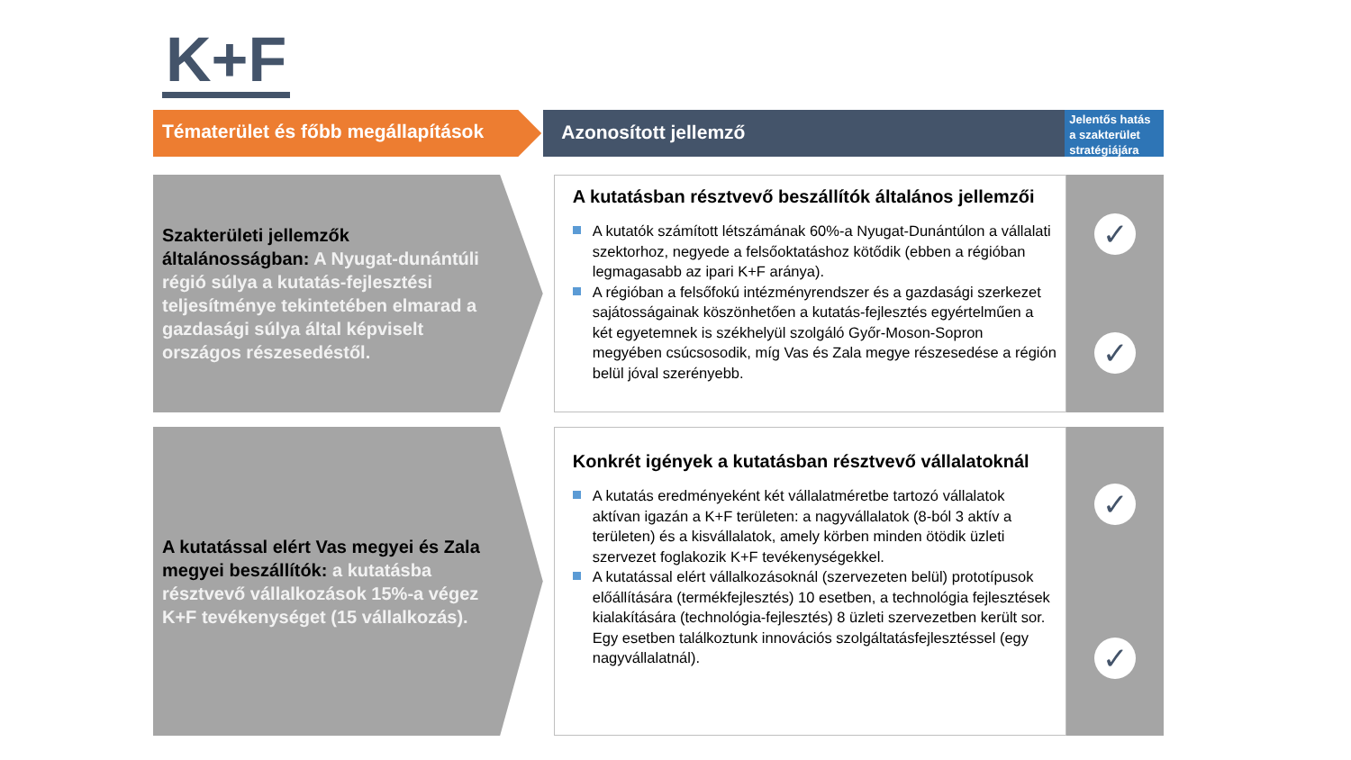K+F
Tématerület és főbb megállapítások Azonosított jellemző
Jelentős hatás a szakterület stratégiájára
Szakterületi jellemzők általánosságban: A Nyugat-dunántúli régió súlya a kutatás-fejlesztési teljesítménye tekintetében elmarad a gazdasági súlya által képviselt országos részesedéstől.
A kutatásban résztvevő beszállítók általános jellemzői
A kutatók számított létszámának 60%-a Nyugat-Dunántúlon a vállalati szektorhoz, negyede a felsőoktatáshoz kötődik (ebben a régióban legmagasabb az ipari K+F aránya).
A régióban a felsőfokú intézményrendszer és a gazdasági szerkezet sajátosságainak köszönhetően a kutatás-fejlesztés egyértelműen a két egyetemnek is székhelyül szolgáló Győr-Moson-Sopron megyében csúcsosodik, míg Vas és Zala megye részesedése a régión belül jóval szerényebb.
✓
✓
A kutatással elért Vas megyei és Zala megyei beszállítók: a kutatásba résztvevő vállalkozások 15%-a végez K+F tevékenységet (15 vállalkozás).
Konkrét igények a kutatásban résztvevő vállalatoknál
A kutatás eredményeként két vállalatméretbe tartozó vállalatok aktívan igazán a K+F területen: a nagyvállalatok (8-ból 3 aktív a területen) és a kisvállalatok, amely körben minden ötödik üzleti szervezet foglakozik K+F tevékenységekkel.
A kutatással elért vállalkozásoknál (szervezeten belül) prototípusok előállítására (termékfejlesztés) 10 esetben, a technológia fejlesztések kialakítására (technológia-fejlesztés) 8 üzleti szervezetben került sor. Egy esetben találkoztunk innovációs szolgáltatásfejlesztéssel (egy nagyvállalatnál).
✓
✓